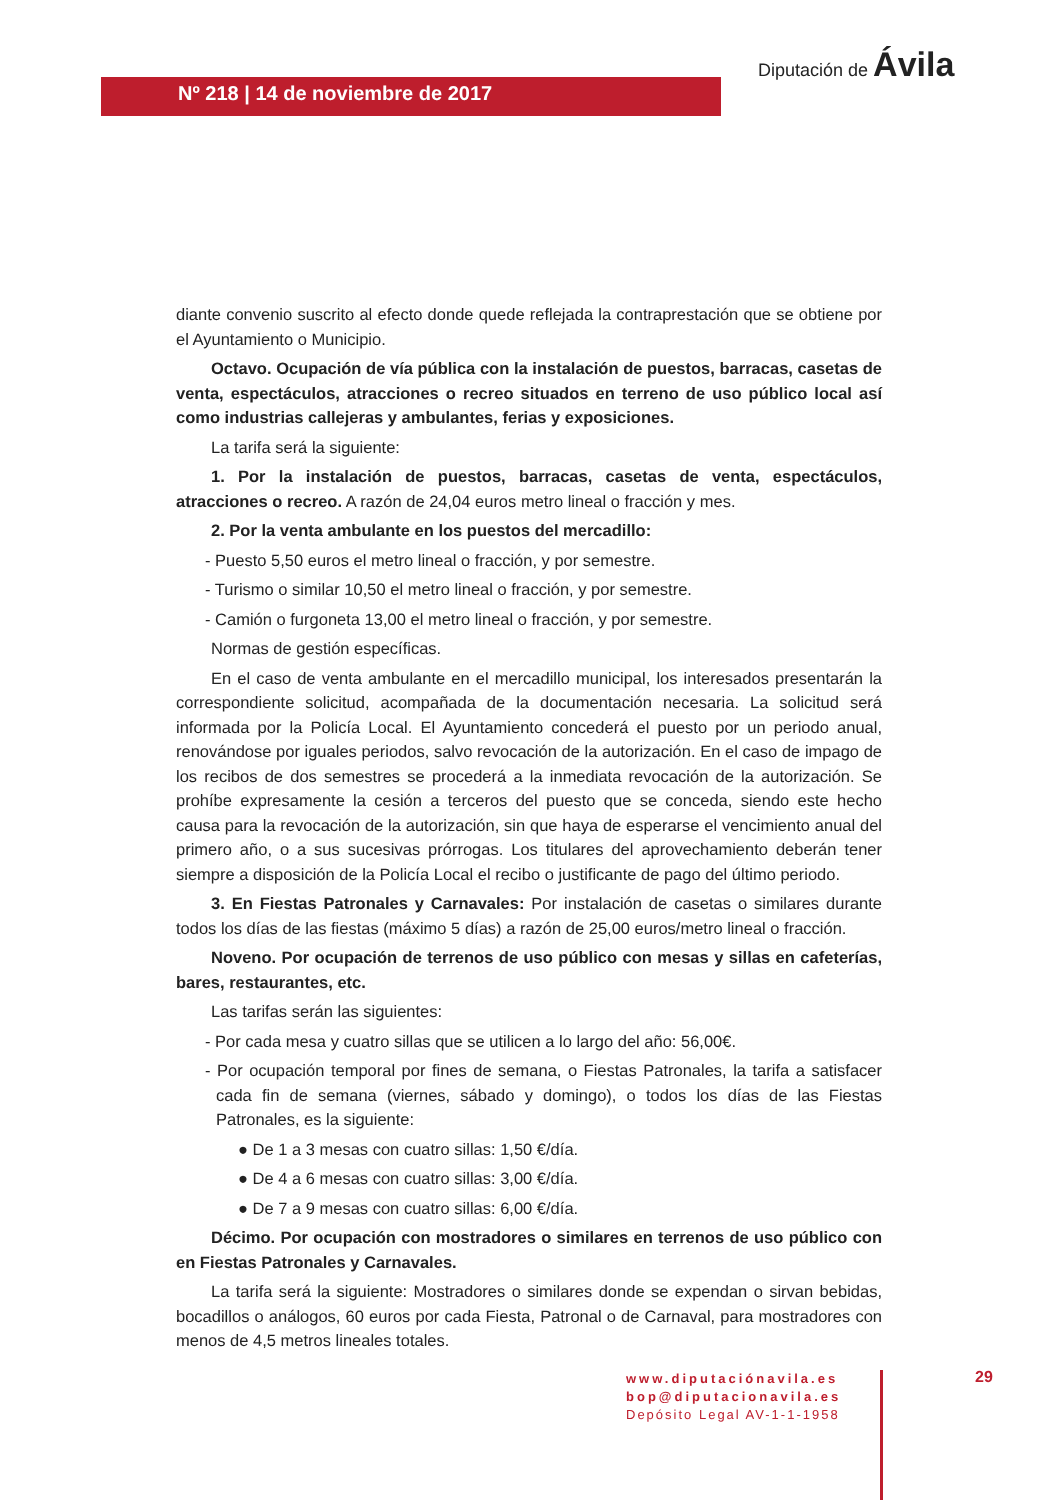Nº 218 | 14 de noviembre de 2017
Diputación de Ávila
diante convenio suscrito al efecto donde quede reflejada la contraprestación que se obtiene por el Ayuntamiento o Municipio.
Octavo. Ocupación de vía pública con la instalación de puestos, barracas, casetas de venta, espectáculos, atracciones o recreo situados en terreno de uso público local así como industrias callejeras y ambulantes, ferias y exposiciones.
La tarifa será la siguiente:
1. Por la instalación de puestos, barracas, casetas de venta, espectáculos, atracciones o recreo. A razón de 24,04 euros metro lineal o fracción y mes.
2. Por la venta ambulante en los puestos del mercadillo:
- Puesto 5,50 euros el metro lineal o fracción, y por semestre.
- Turismo o similar 10,50 el metro lineal o fracción, y por semestre.
- Camión o furgoneta 13,00 el metro lineal o fracción, y por semestre.
Normas de gestión específicas.
En el caso de venta ambulante en el mercadillo municipal, los interesados presentarán la correspondiente solicitud, acompañada de la documentación necesaria. La solicitud será informada por la Policía Local. El Ayuntamiento concederá el puesto por un periodo anual, renovándose por iguales periodos, salvo revocación de la autorización. En el caso de impago de los recibos de dos semestres se procederá a la inmediata revocación de la autorización. Se prohíbe expresamente la cesión a terceros del puesto que se conceda, siendo este hecho causa para la revocación de la autorización, sin que haya de esperarse el vencimiento anual del primero año, o a sus sucesivas prórrogas. Los titulares del aprovechamiento deberán tener siempre a disposición de la Policía Local el recibo o justificante de pago del último periodo.
3. En Fiestas Patronales y Carnavales: Por instalación de casetas o similares durante todos los días de las fiestas (máximo 5 días) a razón de 25,00 euros/metro lineal o fracción.
Noveno. Por ocupación de terrenos de uso público con mesas y sillas en cafeterías, bares, restaurantes, etc.
Las tarifas serán las siguientes:
- Por cada mesa y cuatro sillas que se utilicen a lo largo del año: 56,00€.
- Por ocupación temporal por fines de semana, o Fiestas Patronales, la tarifa a satisfacer cada fin de semana (viernes, sábado y domingo), o todos los días de las Fiestas Patronales, es la siguiente:
● De 1 a 3 mesas con cuatro sillas: 1,50 €/día.
● De 4 a 6 mesas con cuatro sillas: 3,00 €/día.
● De 7 a 9 mesas con cuatro sillas: 6,00 €/día.
Décimo. Por ocupación con mostradores o similares en terrenos de uso público con en Fiestas Patronales y Carnavales.
La tarifa será la siguiente: Mostradores o similares donde se expendan o sirvan bebidas, bocadillos o análogos, 60 euros por cada Fiesta, Patronal o de Carnaval, para mostradores con menos de 4,5 metros lineales totales.
www.diputaciónavila.es
bop@diputacionavila.es
Depósito Legal AV-1-1-1958
29